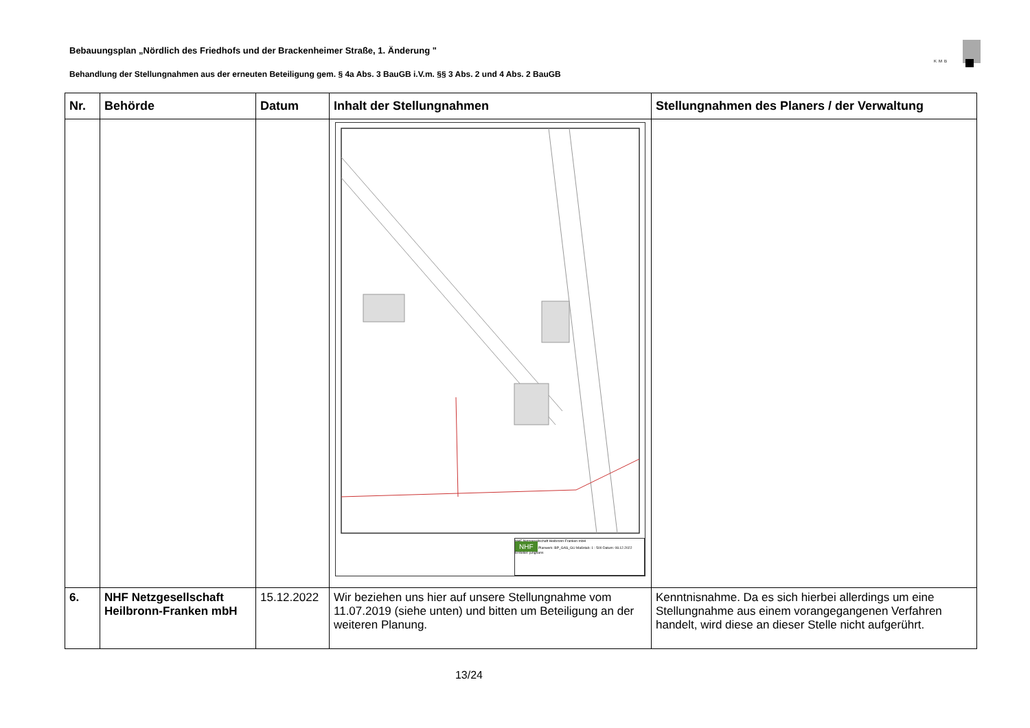Bebauungsplan „Nördlich des Friedhofs und der Brackenheimer Straße, 1. Änderung "
Behandlung der Stellungnahmen aus der erneuten Beteiligung gem. § 4a Abs. 3 BauGB i.V.m. §§ 3 Abs. 2 und 4 Abs. 2 BauGB
KMB
| Nr. | Behörde | Datum | Inhalt der Stellungnahmen | Stellungnahmen des Planers / der Verwaltung |
| --- | --- | --- | --- | --- |
| | | | NHF Netzgesellschaft Heilbronn-Franken mbH NHF Planwerk: BP_GAS_GU Maßstab: 1 : 500 Datum: 08.12.2022 Ersteller: junghans | |
| 6. | NHF Netzgesellschaft Heilbronn-Franken mbH | 15.12.2022 | Wir beziehen uns hier auf unsere Stellungnahme vom 11.07.2019 (siehe unten) und bitten um Beteiligung an der weiteren Planung. | Kenntnisnahme. Da es sich hierbei allerdings um eine Stellungnahme aus einem vorangegangenen Verfahren handelt, wird diese an dieser Stelle nicht aufgerührt. |
13/24